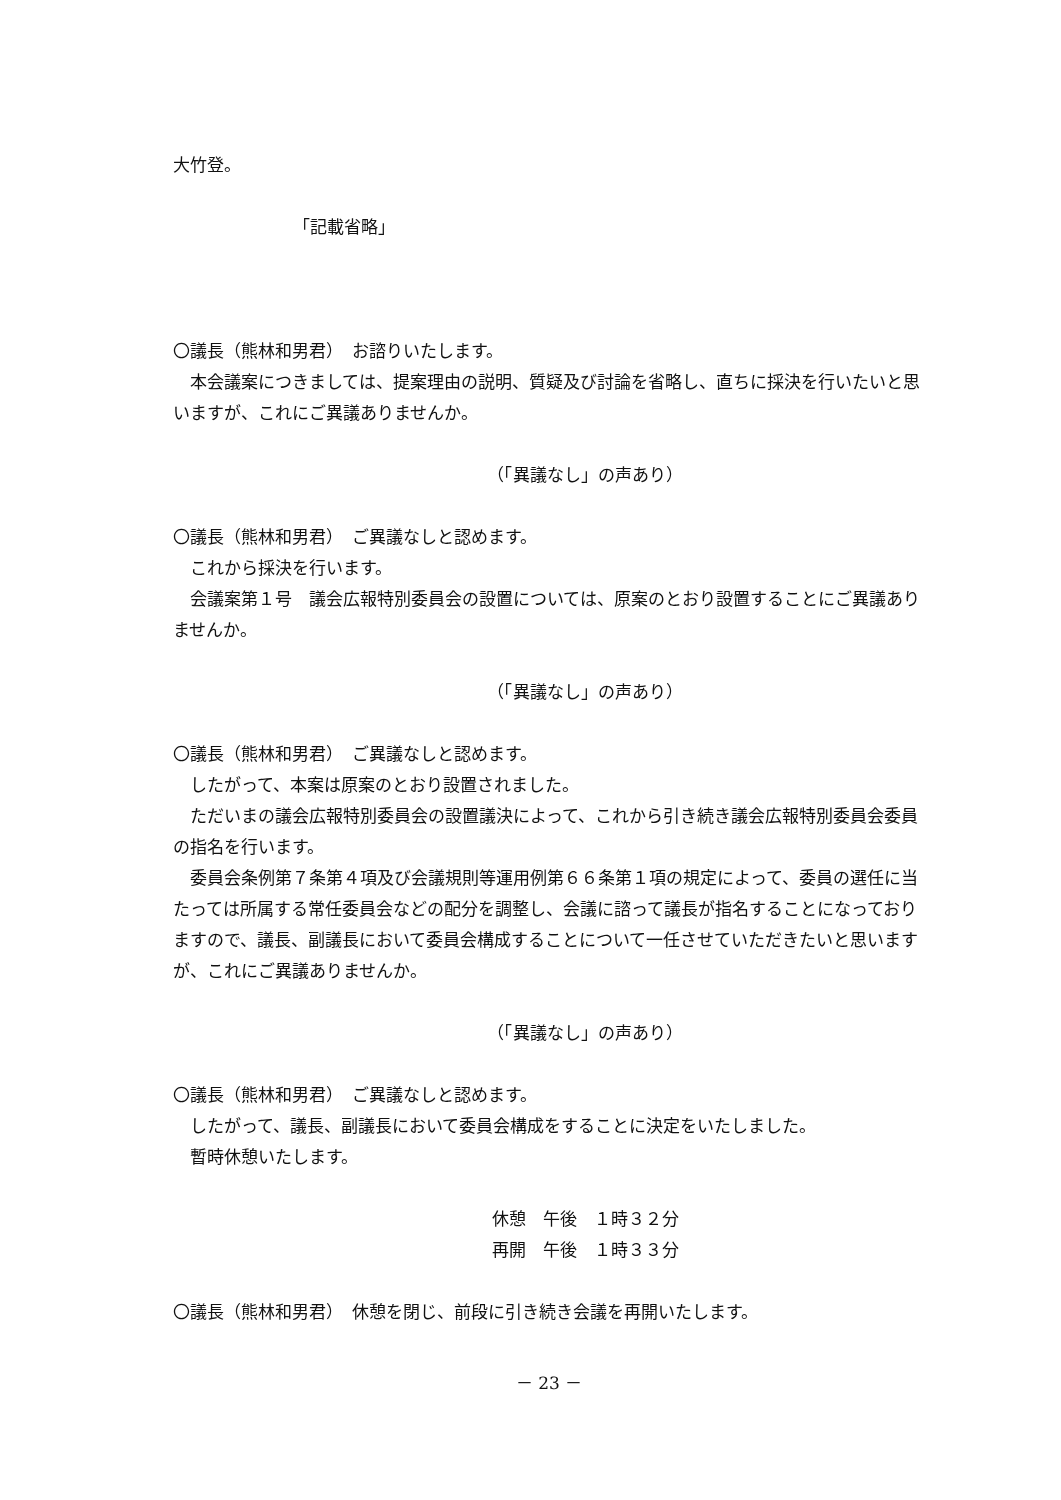大竹登。
「記載省略」
〇議長（熊林和男君）　お諮りいたします。
　本会議案につきましては、提案理由の説明、質疑及び討論を省略し、直ちに採決を行いたいと思いますが、これにご異議ありませんか。
（「異議なし」の声あり）
〇議長（熊林和男君）　ご異議なしと認めます。
　これから採決を行います。
　会議案第１号　議会広報特別委員会の設置については、原案のとおり設置することにご異議ありませんか。
（「異議なし」の声あり）
〇議長（熊林和男君）　ご異議なしと認めます。
　したがって、本案は原案のとおり設置されました。
　ただいまの議会広報特別委員会の設置議決によって、これから引き続き議会広報特別委員会委員の指名を行います。
　委員会条例第７条第４項及び会議規則等運用例第６６条第１項の規定によって、委員の選任に当たっては所属する常任委員会などの配分を調整し、会議に諮って議長が指名することになっておりますので、議長、副議長において委員会構成することについて一任させていただきたいと思いますが、これにご異議ありませんか。
（「異議なし」の声あり）
〇議長（熊林和男君）　ご異議なしと認めます。
　したがって、議長、副議長において委員会構成をすることに決定をいたしました。
　暫時休憩いたします。
休憩　午後　１時３２分
再開　午後　１時３３分
〇議長（熊林和男君）　休憩を閉じ、前段に引き続き会議を再開いたします。
－ 23 －